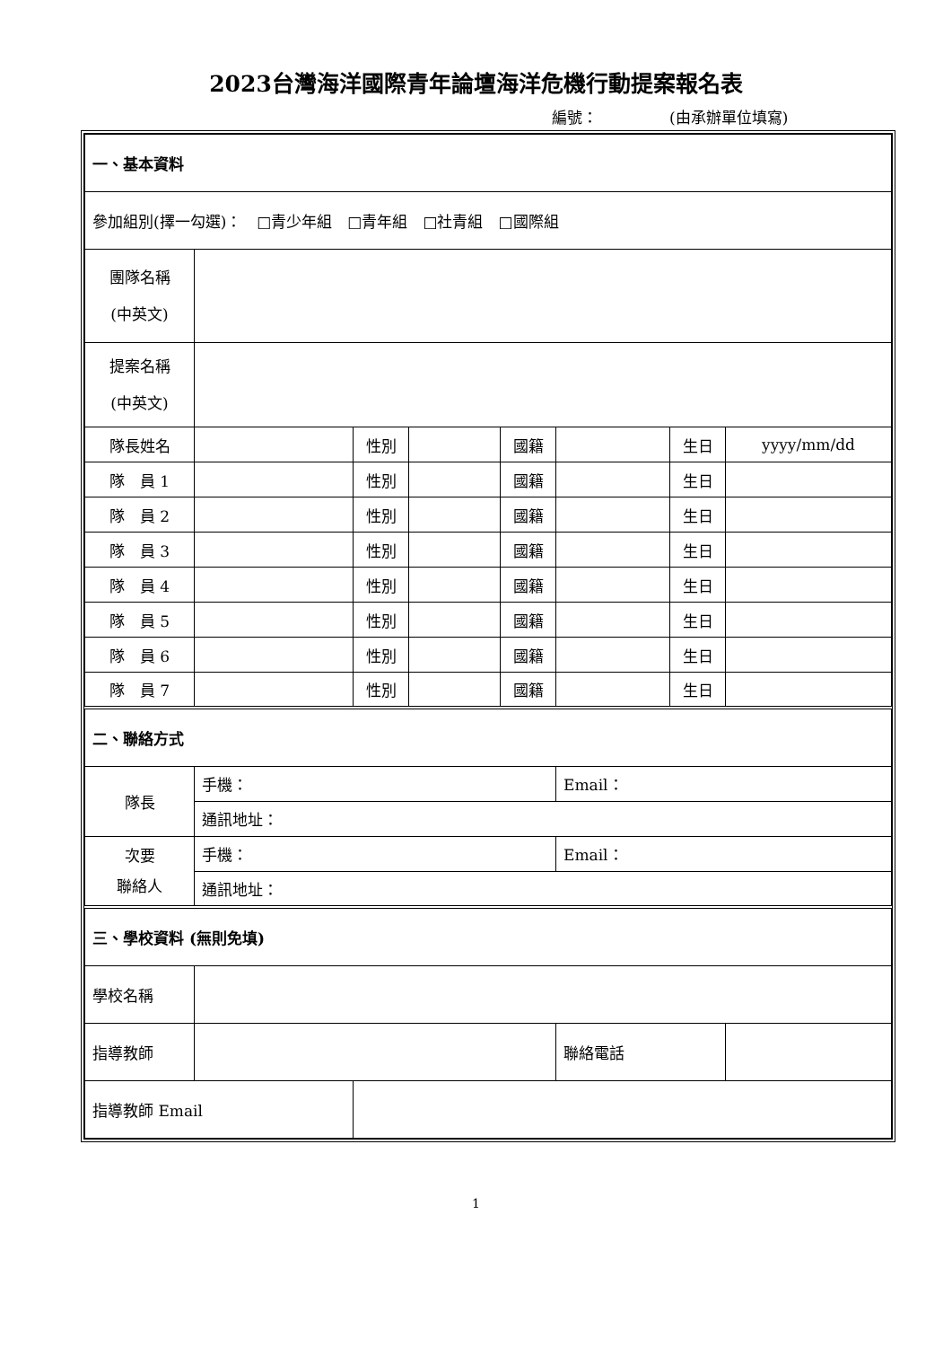2023台灣海洋國際青年論壇海洋危機行動提案報名表
編號： (由承辦單位填寫)
| 一、基本資料 | | | | | | | |
| 參加組別(擇一勾選)： □青少年組 □青年組 □社青組 □國際組 | | | | | | | |
| 團隊名稱 (中英文) | | | | | | | |
| 提案名稱 (中英文) | | | | | | | |
| 隊長姓名 | | 性別 | | 國籍 | | 生日 | yyyy/mm/dd |
| 隊 員 1 | | 性別 | | 國籍 | | 生日 | |
| 隊 員 2 | | 性別 | | 國籍 | | 生日 | |
| 隊 員 3 | | 性別 | | 國籍 | | 生日 | |
| 隊 員 4 | | 性別 | | 國籍 | | 生日 | |
| 隊 員 5 | | 性別 | | 國籍 | | 生日 | |
| 隊 員 6 | | 性別 | | 國籍 | | 生日 | |
| 隊 員 7 | | 性別 | | 國籍 | | 生日 | |
| 二、聯絡方式 | | | | | | | |
| 隊長 | 手機： | | | | Email： | | |
| | 通訊地址： | | | | | | |
| 次要 聯絡人 | 手機： | | | | Email： | | |
| | 通訊地址： | | | | | | |
| 三、學校資料 (無則免填) | | | | | | | |
| 學校名稱 | | | | | | | |
| 指導教師 | | | | | 聯絡電話 | | |
| 指導教師 Email | | | | | | | |
1